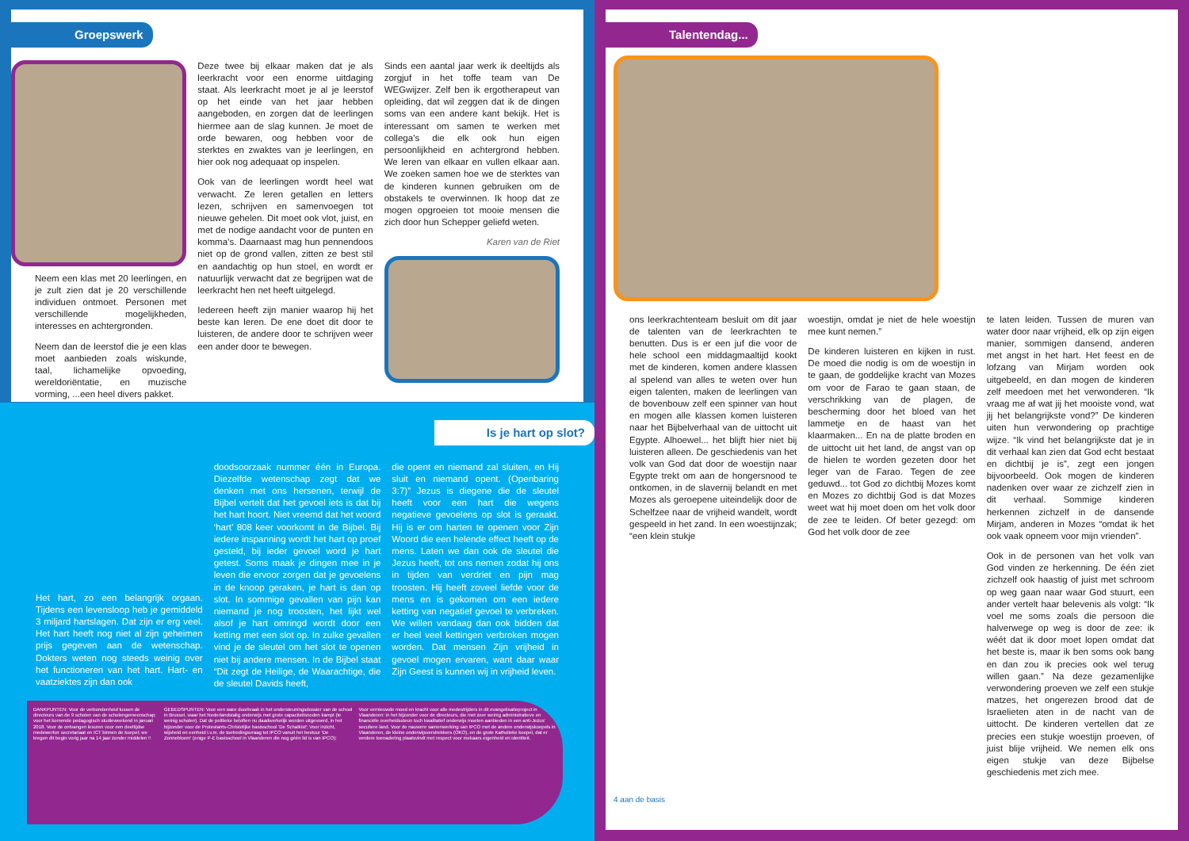Groepswerk
Neem een klas met 20 leerlingen, en je zult zien dat je 20 verschillende individuen ontmoet. Personen met verschillende mogelijkheden, interesses en achtergronden.
Neem dan de leerstof die je een klas moet aanbieden zoals wiskunde, taal, lichamelijke opvoeding, wereldoriëntatie, en muzische vorming, ...een heel divers pakket.
Deze twee bij elkaar maken dat je als leerkracht voor een enorme uitdaging staat. Als leerkracht moet je al je leerstof op het einde van het jaar hebben aangeboden, en zorgen dat de leerlingen hiermee aan de slag kunnen. Je moet de orde bewaren, oog hebben voor de sterktes en zwaktes van je leerlingen, en hier ook nog adequaat op inspelen.
Ook van de leerlingen wordt heel wat verwacht. Ze leren getallen en letters lezen, schrijven en samenvoegen tot nieuwe gehelen. Dit moet ook vlot, juist, en met de nodige aandacht voor de punten en komma’s. Daarnaast mag hun pennendoos niet op de grond vallen, zitten ze best stil en aandachtig op hun stoel, en wordt er natuurlijk verwacht dat ze begrijpen wat de leerkracht hen net heeft uitgelegd.
Iedereen heeft zijn manier waarop hij het beste kan leren. De ene doet dit door te luisteren, de andere door te schrijven weer een ander door te bewegen.
Sinds een aantal jaar werk ik deeltijds als zorgjuf in het toffe team van De WEGwijzer. Zelf ben ik ergotherapeut van opleiding, dat wil zeggen dat ik de dingen soms van een andere kant bekijk. Het is interessant om samen te werken met collega’s die elk ook hun eigen persoonlijkheid en achtergrond hebben. We leren van elkaar en vullen elkaar aan. We zoeken samen hoe we de sterktes van de kinderen kunnen gebruiken om de obstakels te overwinnen. Ik hoop dat ze mogen opgroeien tot mooie mensen die zich door hun Schepper geliefd weten.
Karen van de Riet
Is je hart op slot?
Het hart, zo een belangrijk orgaan. Tijdens een levensloop heb je gemiddeld 3 miljard hartslagen. Dat zijn er erg veel. Het hart heeft nog niet al zijn geheimen prijs gegeven aan de wetenschap. Dokters weten nog steeds weinig over het functioneren van het hart. Hart- en vaatziektes zijn dan ook
doodsoorzaak nummer één in Europa. Diezelfde wetenschap zegt dat we denken met ons hersenen, terwijl de Bijbel vertelt dat het gevoel iets is dat bij het hart hoort. Niet vreemd dat het woord ‘hart’ 808 keer voorkomt in de Bijbel. Bij iedere inspanning wordt het hart op proef gesteld, bij ieder gevoel word je hart getest. Soms maak je dingen mee in je leven die ervoor zorgen dat je gevoelens in de knoop geraken, je hart is dan op slot. In sommige gevallen van pijn kan niemand je nog troosten, het lijkt wel alsof je hart omringd wordt door een ketting met een slot op. In zulke gevallen vind je de sleutel om het slot te openen niet bij andere mensen. In de Bijbel staat “Dit zegt de Heilige, de Waarachtige, die de sleutel Davids heeft,
die opent en niemand zal sluiten, en Hij sluit en niemand opent. (Openbaring 3:7)” Jezus is diegene die de sleutel heeft voor een hart die wegens negatieve gevoelens op slot is geraakt. Hij is er om harten te openen voor Zijn Woord die een helende effect heeft op de mens. Laten we dan ook de sleutel die Jezus heeft, tot ons nemen zodat hij ons in tijden van verdriet en pijn mag troosten. Hij heeft zoveel liefde voor de mens en is gekomen om een iedere ketting van negatief gevoel te verbreken. We willen vandaag dan ook bidden dat er heel veel kettingen verbroken mogen worden. Dat mensen Zijn vrijheid in gevoel mogen ervaren, want daar waar Zijn Geest is kunnen wij in vrijheid leven.
DANKPUNTEN: Voor de verbondenheid tussen de directeurs van de 9 scholen van de scholengemeenschap; voor het komende pedagogisch studieweekend in januari 2018. Voor de ontvangen lesuren voor een deeltijdse medewerker secretariaat en ICT binnen de koepel; we kregen dit begin vorig jaar na 14 jaar zonder middelen !!
GEBEDSPUNTEN: Voor een ware doorbraak in het ondersteuningsdossier van de school in Brussel, waar het Nederlandstalig onderwijs met grote capaciteitsnoden kampt (te weinig scholen). Dat de politieke beloften nu daadwerkelijk worden uitgevoerd, in het bijzonder voor de Protestants-Christelijke basisschool 'De Schatkist'; Voor inzicht, wijsheid en eenheid i.v.m. de toetredingsvraag tot IPCO vanuit het bestuur 'De Zonnebloem' (enige P-E basisschool in Vlaanderen die nog géén lid is van IPCO);
Voor vernieuwde moed en kracht voor alle medestrijders in dit evangelisatieproject in Vlaanderen: in het bijzonder voor de directeurs, die met zeer weinig administratieve en financiële overheidssteun toch kwalitatief onderwijs moeten aanbieden in een anti-Jezus' seculiere land. Voor de nauwere samenwerking van IPCO met de andere onderwijskoepels in Vlaanderen, de kleine onderwijsverstrekkers (OKO), en de grote Katholieke koepel, dat er verdere toenadering plaatsvindt met respect voor mekaars eigenheid en identiteit.
Talentendag...
ons leerkrachtenteam besluit om dit jaar de talenten van de leerkrachten te benutten. Dus is er een juf die voor de hele school een middagmaaltijd kookt met de kinderen, komen andere klassen al spelend van alles te weten over hun eigen talenten, maken de leerlingen van de bovenbouw zelf een spinner van hout en mogen alle klassen komen luisteren naar het Bijbelverhaal van de uittocht uit Egypte. Alhoewel... het blijft hier niet bij luisteren alleen. De geschiedenis van het volk van God dat door de woestijn naar Egypte trekt om aan de hongersnood te ontkomen, in de slavernij belandt en met Mozes als geroepene uiteindelijk door de Schelfzee naar de vrijheid wandelt, wordt gespeeld in het zand. In een woestijnzak; “een klein stukje
woestijn, omdat je niet de hele woestijn mee kunt nemen.”
De kinderen luisteren en kijken in rust. De moed die nodig is om de woestijn in te gaan, de goddelijke kracht van Mozes om voor de Farao te gaan staan, de verschrikking van de plagen, de bescherming door het bloed van het lammetje en de haast van het klaarmaken... En na de platte broden en de uittocht uit het land, de angst van op de hielen te worden gezeten door het leger van de Farao. Tegen de zee geduwd... tot God zo dichtbij Mozes komt en Mozes zo dichtbij God is dat Mozes weet wat hij moet doen om het volk door de zee te leiden. Of beter gezegd: om God het volk door de zee
te laten leiden. Tussen de muren van water door naar vrijheid, elk op zijn eigen manier, sommigen dansend, anderen met angst in het hart. Het feest en de lofzang van Mirjam worden ook uitgebeeld, en dan mogen de kinderen zelf meedoen met het verwonderen. “Ik vraag me af wat jij het mooiste vond, wat jij het belangrijkste vond?” De kinderen uiten hun verwondering op prachtige wijze. “Ik vind het belangrijkste dat je in dit verhaal kan zien dat God echt bestaat en dichtbij je is”, zegt een jongen bijvoorbeeld. Ook mogen de kinderen nadenken over waar ze zichzelf zien in dit verhaal. Sommige kinderen herkennen zichzelf in de dansende Mirjam, anderen in Mozes “omdat ik het ook vaak opneem voor mijn vrienden”.
Ook in de personen van het volk van God vinden ze herkenning. De één ziet zichzelf ook haastig of juist met schroom op weg gaan naar waar God stuurt, een ander vertelt haar belevenis als volgt: “Ik voel me soms zoals die persoon die halverwege op weg is door de zee: ik wéét dat ik door moet lopen omdat dat het beste is, maar ik ben soms ook bang en dan zou ik precies ook wel terug willen gaan.” Na deze gezamenlijke verwondering proeven we zelf een stukje matzes, het ongerezen brood dat de Israelieten aten in de nacht van de uittocht. De kinderen vertellen dat ze precies een stukje woestijn proeven, of juist blije vrijheid. We nemen elk ons eigen stukje van deze Bijbelse geschiedenis met zich mee.
4 aan de basis